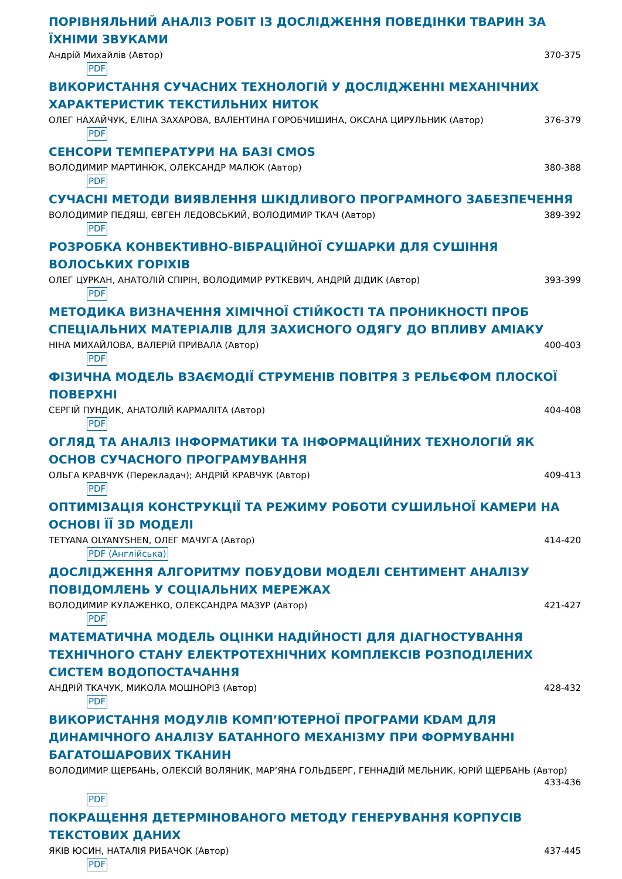ПОРІВНЯЛЬНИЙ АНАЛІЗ РОБІТ ІЗ ДОСЛІДЖЕННЯ ПОВЕДІНКИ ТВАРИН ЗА ЇХНІМИ ЗВУКАМИ
Андрій Михайлів (Автор) 370-375
PDF
ВИКОРИСТАННЯ СУЧАСНИХ ТЕХНОЛОГІЙ У ДОСЛІДЖЕННІ МЕХАНІЧНИХ ХАРАКТЕРИСТИК ТЕКСТИЛЬНИХ НИТОК
ОЛЕГ НАХАЙЧУК, ЕЛІНА ЗАХАРОВА, ВАЛЕНТИНА ГОРОБЧИШИНА, ОКСАНА ЦИРУЛЬНИК (Автор) 376-379
PDF
СЕНСОРИ ТЕМПЕРАТУРИ НА БАЗІ CMOS
ВОЛОДИМИР МАРТИНЮК, ОЛЕКСАНДР МАЛЮК (Автор) 380-388
PDF
СУЧАСНІ МЕТОДИ ВИЯВЛЕННЯ ШКІДЛИВОГО ПРОГРАМНОГО ЗАБЕЗПЕЧЕННЯ
ВОЛОДИМИР ПЕДЯШ, ЄВГЕН ЛЕДОВСЬКИЙ, ВОЛОДИМИР ТКАЧ (Автор) 389-392
PDF
РОЗРОБКА КОНВЕКТИВНО-ВІБРАЦІЙНОЇ СУШАРКИ ДЛЯ СУШІННЯ ВОЛОСЬКИХ ГОРІХІВ
ОЛЕГ ЦУРКАН, АНАТОЛІЙ СПІРІН, ВОЛОДИМИР РУТКЕВИЧ, АНДРІЙ ДІДИК (Автор) 393-399
PDF
МЕТОДИКА ВИЗНАЧЕННЯ ХІМІЧНОЇ СТІЙКОСТІ ТА ПРОНИКНОСТІ ПРОБ СПЕЦІАЛЬНИХ МАТЕРІАЛІВ ДЛЯ ЗАХИСНОГО ОДЯГУ ДО ВПЛИВУ АМІАКУ
НІНА МИХАЙЛОВА, ВАЛЕРІЙ ПРИВАЛА (Автор) 400-403
PDF
ФІЗИЧНА МОДЕЛЬ ВЗАЄМОДІЇ СТРУМЕНІВ ПОВІТРЯ З РЕЛЬЄФОМ ПЛОСКОЇ ПОВЕРХНІ
СЕРГІЙ ПУНДИК, АНАТОЛІЙ КАРМАЛІТА (Автор) 404-408
PDF
ОГЛЯД ТА АНАЛІЗ ІНФОРМАТИКИ ТА ІНФОРМАЦІЙНИХ ТЕХНОЛОГІЙ ЯК ОСНОВ СУЧАСНОГО ПРОГРАМУВАННЯ
ОЛЬГА КРАВЧУК (Перекладач); АНДРІЙ КРАВЧУК (Автор) 409-413
PDF
ОПТИМІЗАЦІЯ КОНСТРУКЦІЇ ТА РЕЖИМУ РОБОТИ СУШИЛЬНОЇ КАМЕРИ НА ОСНОВІ ЇЇ 3D МОДЕЛІ
TETYANA OLYANYSHEN, ОЛЕГ МАЧУГА (Автор) 414-420
PDF (Англійська)
ДОСЛІДЖЕННЯ АЛГОРИТМУ ПОБУДОВИ МОДЕЛІ СЕНТИМЕНТ АНАЛІЗУ ПОВІДОМЛЕНЬ У СОЦІАЛЬНИХ МЕРЕЖАХ
ВОЛОДИМИР КУЛАЖЕНКО, ОЛЕКСАНДРА МАЗУР (Автор) 421-427
PDF
МАТЕМАТИЧНА МОДЕЛЬ ОЦІНКИ НАДІЙНОСТІ ДЛЯ ДІАГНОСТУВАННЯ ТЕХНІЧНОГО СТАНУ ЕЛЕКТРОТЕХНІЧНИХ КОМПЛЕКСІВ РОЗПОДІЛЕНИХ СИСТЕМ ВОДОПОСТАЧАННЯ
АНДРІЙ ТКАЧУК, МИКОЛА МОШНОРІЗ (Автор) 428-432
PDF
ВИКОРИСТАННЯ МОДУЛІВ КОМП’ЮТЕРНОЇ ПРОГРАМИ KDAM ДЛЯ ДИНАМІЧНОГО АНАЛІЗУ БАТАННОГО МЕХАНІЗМУ ПРИ ФОРМУВАННІ БАГАТОШАРОВИХ ТКАНИН
ВОЛОДИМИР ЩЕРБАНЬ, ОЛЕКСІЙ ВОЛЯНИК, МАР’ЯНА ГОЛЬДБЕРГ, ГЕННАДІЙ МЕЛЬНИК, ЮРІЙ ЩЕРБАНЬ (Автор)
433-436
PDF
ПОКРАЩЕННЯ ДЕТЕРМІНОВАНОГО МЕТОДУ ГЕНЕРУВАННЯ КОРПУСІВ ТЕКСТОВИХ ДАНИХ
ЯКІВ ЮСИН, НАТАЛІЯ РИБАЧОК (Автор) 437-445
PDF